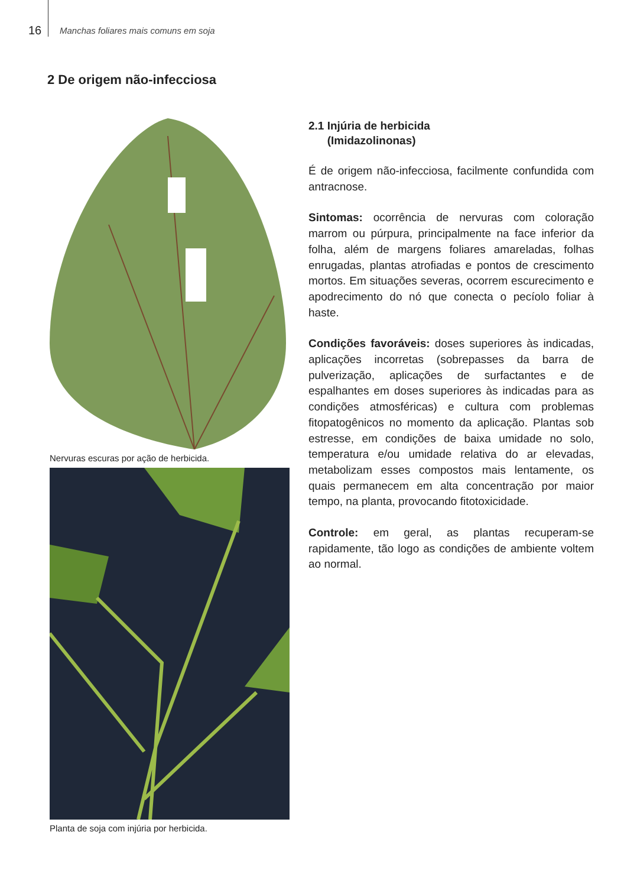16
Manchas foliares mais comuns em soja
2 De origem não-infecciosa
Nervuras escuras por ação de herbicida.
Planta de soja com injúria por herbicida.
2.1 Injúria de herbicida
(Imidazolinonas)
É de origem não-infecciosa, facilmente confundida com antracnose.
Sintomas: ocorrência de nervuras com coloração marrom ou púrpura, principalmente na face inferior da folha, além de margens foliares amareladas, folhas enrugadas, plantas atrofiadas e pontos de crescimento mortos. Em situações severas, ocorrem escurecimento e apodrecimento do nó que conecta o pecíolo foliar à haste.
Condições favoráveis: doses superiores às indicadas, aplicações incorretas (sobrepasses da barra de pulverização, aplicações de surfactantes e de espalhantes em doses superiores às indicadas para as condições atmosféricas) e cultura com problemas fitopatogênicos no momento da aplicação. Plantas sob estresse, em condições de baixa umidade no solo, temperatura e/ou umidade relativa do ar elevadas, metabolizam esses compostos mais lentamente, os quais permanecem em alta concentração por maior tempo, na planta, provocando fitotoxicidade.
Controle: em geral, as plantas recuperam-se rapidamente, tão logo as condições de ambiente voltem ao normal.